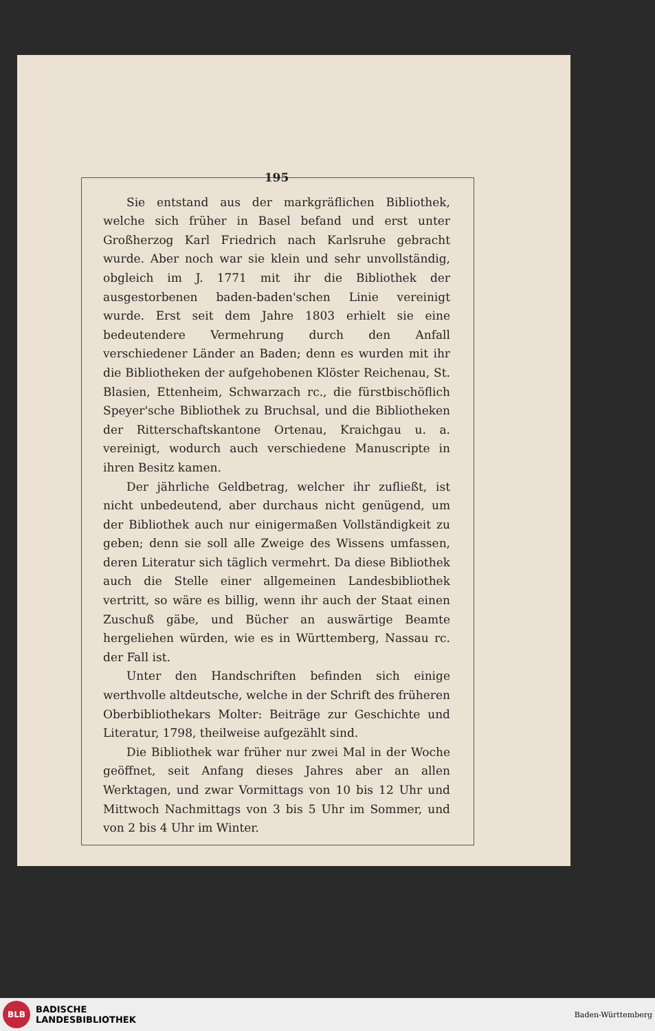195
Sie entstand aus der markgräflichen Bibliothek, welche sich früher in Basel befand und erst unter Großherzog Karl Friedrich nach Karlsruhe gebracht wurde. Aber noch war sie klein und sehr unvollständig, obgleich im J. 1771 mit ihr die Bibliothek der ausgestorbenen baden-baden'schen Linie vereinigt wurde. Erst seit dem Jahre 1803 erhielt sie eine bedeutendere Vermehrung durch den Anfall verschiedener Länder an Baden; denn es wurden mit ihr die Bibliotheken der aufgehobenen Klöster Reichenau, St. Blasien, Ettenheim, Schwarzach rc., die fürstbischöflich Speyer'sche Bibliothek zu Bruchsal, und die Bibliotheken der Ritterschaftskantone Ortenau, Kraichgau u. a. vereinigt, wodurch auch verschiedene Manuscripte in ihren Besitz kamen.
Der jährliche Geldbetrag, welcher ihr zufließt, ist nicht unbedeutend, aber durchaus nicht genügend, um der Bibliothek auch nur einigermaßen Vollständigkeit zu geben; denn sie soll alle Zweige des Wissens umfassen, deren Literatur sich täglich vermehrt. Da diese Bibliothek auch die Stelle einer allgemeinen Landesbibliothek vertritt, so wäre es billig, wenn ihr auch der Staat einen Zuschuß gäbe, und Bücher an auswärtige Beamte hergeliehen würden, wie es in Württemberg, Nassau rc. der Fall ist.
Unter den Handschriften befinden sich einige werthvolle altdeutsche, welche in der Schrift des früheren Oberbibliothekars Molter: Beiträge zur Geschichte und Literatur, 1798, theilweise aufgezählt sind.
Die Bibliothek war früher nur zwei Mal in der Woche geöffnet, seit Anfang dieses Jahres aber an allen Werktagen, und zwar Vormittags von 10 bis 12 Uhr und Mittwoch Nachmittags von 3 bis 5 Uhr im Sommer, und von 2 bis 4 Uhr im Winter.
BLB
BADISCHE
LANDESBIBLIOTHEK
Baden-Württemberg